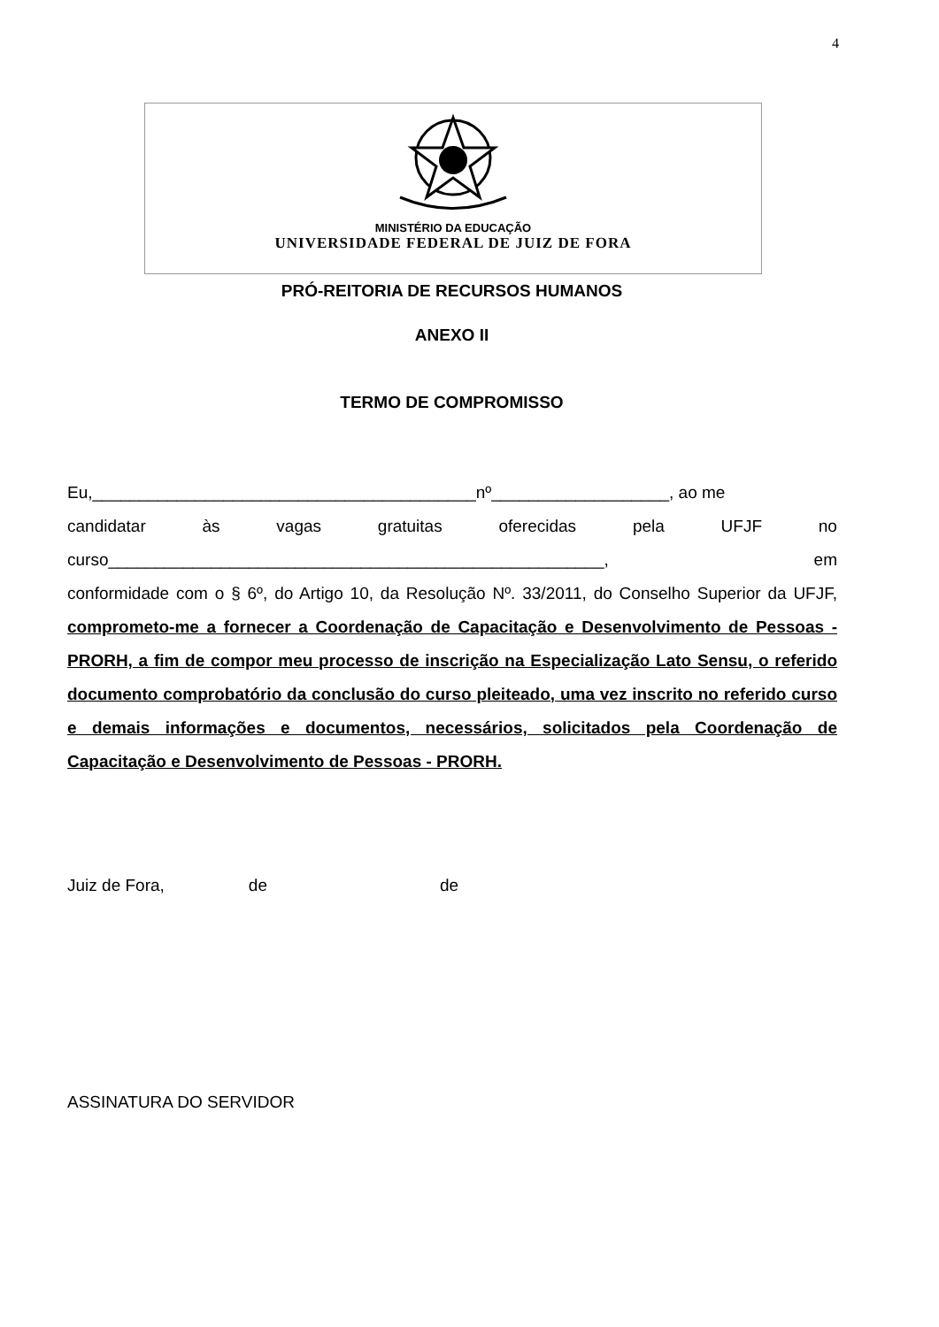4
MINISTÉRIO DA EDUCAÇÃO
UNIVERSIDADE FEDERAL DE JUIZ DE FORA
PRÓ-REITORIA DE RECURSOS HUMANOS
ANEXO II
TERMO DE COMPROMISSO
Eu,_________________________________________nº___________________, ao me
candidatar às vagas gratuitas oferecidas pela UFJF no
curso_____________________________________________________, em
conformidade com o § 6º, do Artigo 10, da Resolução Nº. 33/2011, do Conselho Superior da UFJF, comprometo-me a fornecer a Coordenação de Capacitação e Desenvolvimento de Pessoas - PRORH, a fim de compor meu processo de inscrição na Especialização Lato Sensu, o referido documento comprobatório da conclusão do curso pleiteado, uma vez inscrito no referido curso e demais informações e documentos, necessários, solicitados pela Coordenação de Capacitação e Desenvolvimento de Pessoas - PRORH.
Juiz de Fora, de de
ASSINATURA DO SERVIDOR